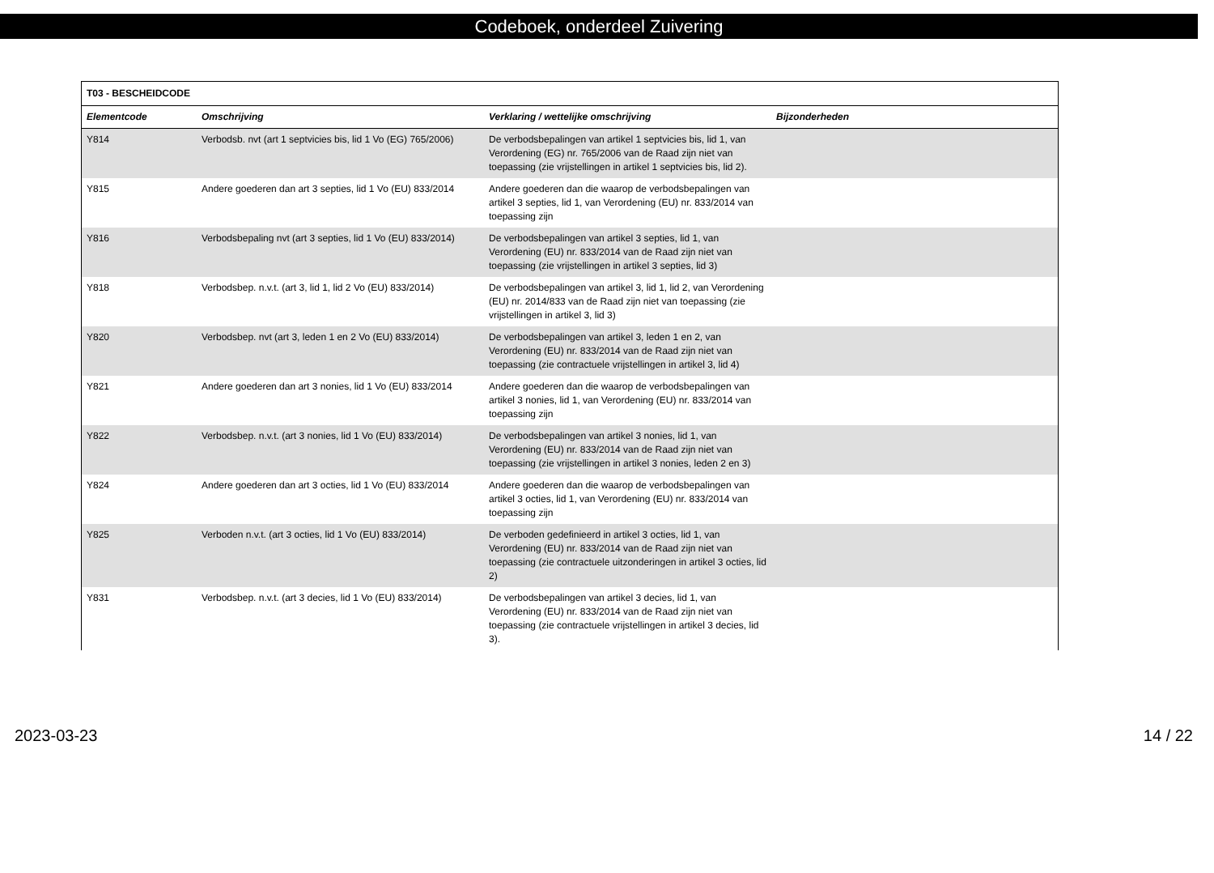Codeboek, onderdeel Zuivering
| T03 - BESCHEIDCODE | | | |
| Elementcode | Omschrijving | Verklaring / wettelijke omschrijving | Bijzonderheden |
| Y814 | Verbodsb. nvt (art 1 septvicies bis, lid 1 Vo (EG) 765/2006) | De verbodsbepalingen van artikel 1 septvicies bis, lid 1, van Verordening (EG) nr. 765/2006 van de Raad zijn niet van toepassing (zie vrijstellingen in artikel 1 septvicies bis, lid 2). | |
| Y815 | Andere goederen dan art 3 septies, lid 1 Vo (EU) 833/2014 | Andere goederen dan die waarop de verbodsbepalingen van artikel 3 septies, lid 1, van Verordening (EU) nr. 833/2014 van toepassing zijn | |
| Y816 | Verbodsbepaling nvt (art 3 septies, lid 1 Vo (EU) 833/2014) | De verbodsbepalingen van artikel 3 septies, lid 1, van Verordening (EU) nr. 833/2014 van de Raad zijn niet van toepassing (zie vrijstellingen in artikel 3 septies, lid 3) | |
| Y818 | Verbodsbep. n.v.t. (art 3, lid 1, lid 2 Vo (EU) 833/2014) | De verbodsbepalingen van artikel 3, lid 1, lid 2, van Verordening (EU) nr. 2014/833 van de Raad zijn niet van toepassing (zie vrijstellingen in artikel 3, lid 3) | |
| Y820 | Verbodsbep. nvt (art 3, leden 1 en 2 Vo (EU) 833/2014) | De verbodsbepalingen van artikel 3, leden 1 en 2, van Verordening (EU) nr. 833/2014 van de Raad zijn niet van toepassing (zie contractuele vrijstellingen in artikel 3, lid 4) | |
| Y821 | Andere goederen dan art 3 nonies, lid 1 Vo (EU) 833/2014 | Andere goederen dan die waarop de verbodsbepalingen van artikel 3 nonies, lid 1, van Verordening (EU) nr. 833/2014 van toepassing zijn | |
| Y822 | Verbodsbep. n.v.t. (art 3 nonies, lid 1 Vo (EU) 833/2014) | De verbodsbepalingen van artikel 3 nonies, lid 1, van Verordening (EU) nr. 833/2014 van de Raad zijn niet van toepassing (zie vrijstellingen in artikel 3 nonies, leden 2 en 3) | |
| Y824 | Andere goederen dan art 3 octies, lid 1 Vo (EU) 833/2014 | Andere goederen dan die waarop de verbodsbepalingen van artikel 3 octies, lid 1, van Verordening (EU) nr. 833/2014 van toepassing zijn | |
| Y825 | Verboden n.v.t. (art 3 octies, lid 1 Vo (EU) 833/2014) | De verboden gedefinieerd in artikel 3 octies, lid 1, van Verordening (EU) nr. 833/2014 van de Raad zijn niet van toepassing (zie contractuele uitzonderingen in artikel 3 octies, lid 2) | |
| Y831 | Verbodsbep. n.v.t. (art 3 decies, lid 1 Vo (EU) 833/2014) | De verbodsbepalingen van artikel 3 decies, lid 1, van Verordening (EU) nr. 833/2014 van de Raad zijn niet van toepassing (zie contractuele vrijstellingen in artikel 3 decies, lid 3). | |
2023-03-23 14 / 22